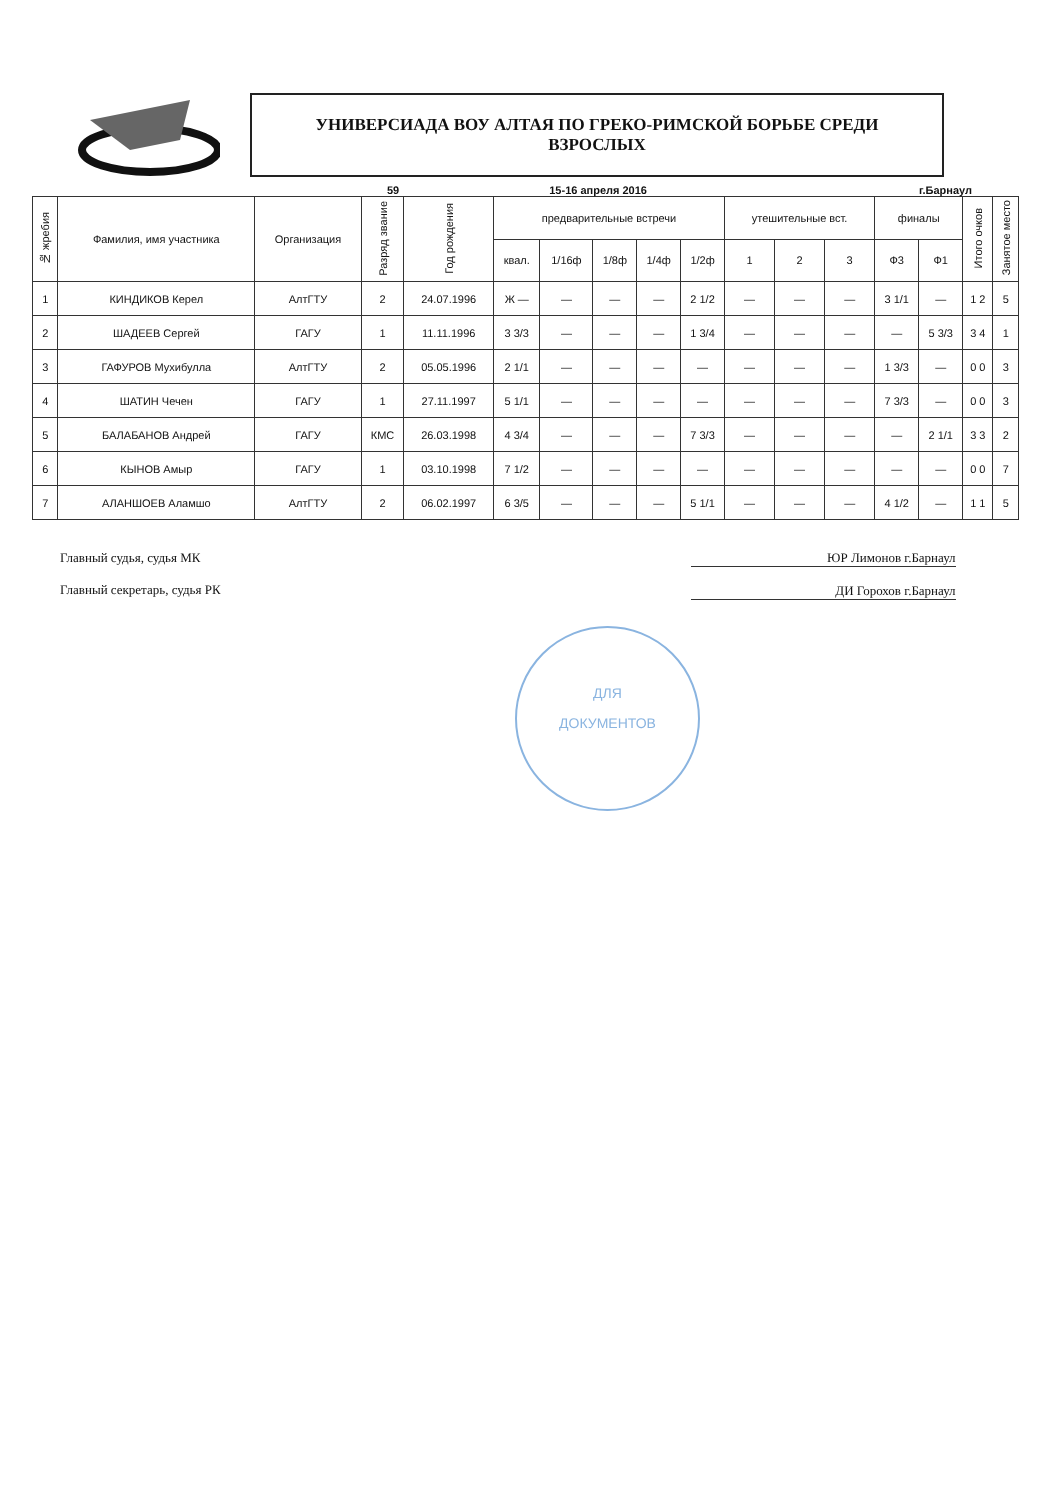УНИВЕРСИАДА ВОУ АЛТАЯ ПО ГРЕКО-РИМСКОЙ БОРЬБЕ СРЕДИ
ВЗРОСЛЫХ
59 15-16 апреля 2016 г.Барнаул
| № жребия | Фамилия, имя участника | Организация | Разряд звание | Год рождения | предварительные встречи | | | | | утешительные вст. | | | финалы | | Итого очков | Занятое место |
| --- | --- | --- | --- | --- | --- | --- | --- | --- | --- | --- | --- | --- | --- | --- | --- | --- |
| | | | | | квал. | 1/16ф | 1/8ф | 1/4ф | 1/2ф | 1 | 2 | 3 | Ф3 | Ф1 | | |
| 1 | КИНДИКОВ Керел | АлтГТУ | 2 | 24.07.1996 | Ж — | — | — | — | 2 1/2 | — | — | — | 3 1/1 | — | 1 2 | 5 |
| 2 | ШАДЕЕВ Сергей | ГАГУ | 1 | 11.11.1996 | 3 3/3 | — | — | — | 1 3/4 | — | — | — | — | 5 3/3 | 3 4 | 1 |
| 3 | ГАФУРОВ Мухибулла | АлтГТУ | 2 | 05.05.1996 | 2 1/1 | — | — | — | — | — | — | — | 1 3/3 | — | 0 0 | 3 |
| 4 | ШАТИН Чечен | ГАГУ | 1 | 27.11.1997 | 5 1/1 | — | — | — | — | — | — | — | 7 3/3 | — | 0 0 | 3 |
| 5 | БАЛАБАНОВ Андрей | ГАГУ | КМС | 26.03.1998 | 4 3/4 | — | — | — | 7 3/3 | — | — | — | — | 2 1/1 | 3 3 | 2 |
| 6 | КЫНОВ Амыр | ГАГУ | 1 | 03.10.1998 | 7 1/2 | — | — | — | — | — | — | — | — | — | 0 0 | 7 |
| 7 | АЛАНШОЕВ Аламшо | АлтГТУ | 2 | 06.02.1997 | 6 3/5 | — | — | — | 5 1/1 | — | — | — | 4 1/2 | — | 1 1 | 5 |
Главный судья, судья МК
Главный секретарь, судья РК
ЮР Лимонов г.Барнаул
ДИ Горохов г.Барнаул
ДЛЯ
ДОКУМЕНТОВ